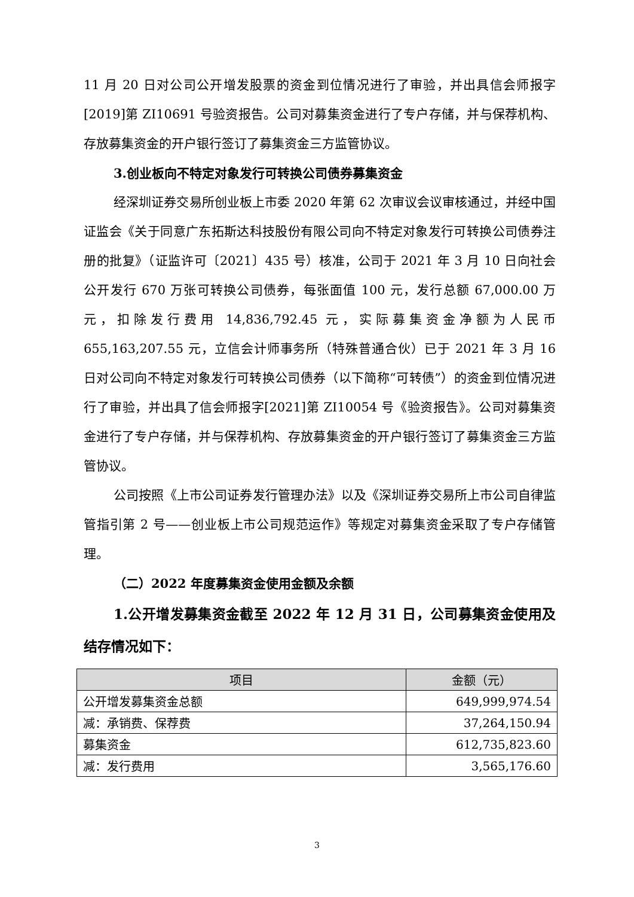11 月 20 日对公司公开增发股票的资金到位情况进行了审验，并出具信会师报字[2019]第 ZI10691 号验资报告。公司对募集资金进行了专户存储，并与保荐机构、存放募集资金的开户银行签订了募集资金三方监管协议。
3.创业板向不特定对象发行可转换公司债券募集资金
经深圳证券交易所创业板上市委 2020 年第 62 次审议会议审核通过，并经中国证监会《关于同意广东拓斯达科技股份有限公司向不特定对象发行可转换公司债券注册的批复》（证监许可〔2021〕435 号）核准，公司于 2021 年 3 月 10 日向社会公开发行 670 万张可转换公司债券，每张面值 100 元，发行总额 67,000.00 万元，扣除发行费用 14,836,792.45 元，实际募集资金净额为人民币 655,163,207.55 元，立信会计师事务所（特殊普通合伙）已于 2021 年 3 月 16 日对公司向不特定对象发行可转换公司债券（以下简称“可转债”）的资金到位情况进行了审验，并出具了信会师报字[2021]第 ZI10054 号《验资报告》。公司对募集资金进行了专户存储，并与保荐机构、存放募集资金的开户银行签订了募集资金三方监管协议。
公司按照《上市公司证券发行管理办法》以及《深圳证券交易所上市公司自律监管指引第 2 号——创业板上市公司规范运作》等规定对募集资金采取了专户存储管理。
（二）2022 年度募集资金使用金额及余额
1.公开增发募集资金截至 2022 年 12 月 31 日，公司募集资金使用及结存情况如下：
| 项目 | 金额（元） |
| --- | --- |
| 公开增发募集资金总额 | 649,999,974.54 |
| 减：承销费、保荐费 | 37,264,150.94 |
| 募集资金 | 612,735,823.60 |
| 减：发行费用 | 3,565,176.60 |
3